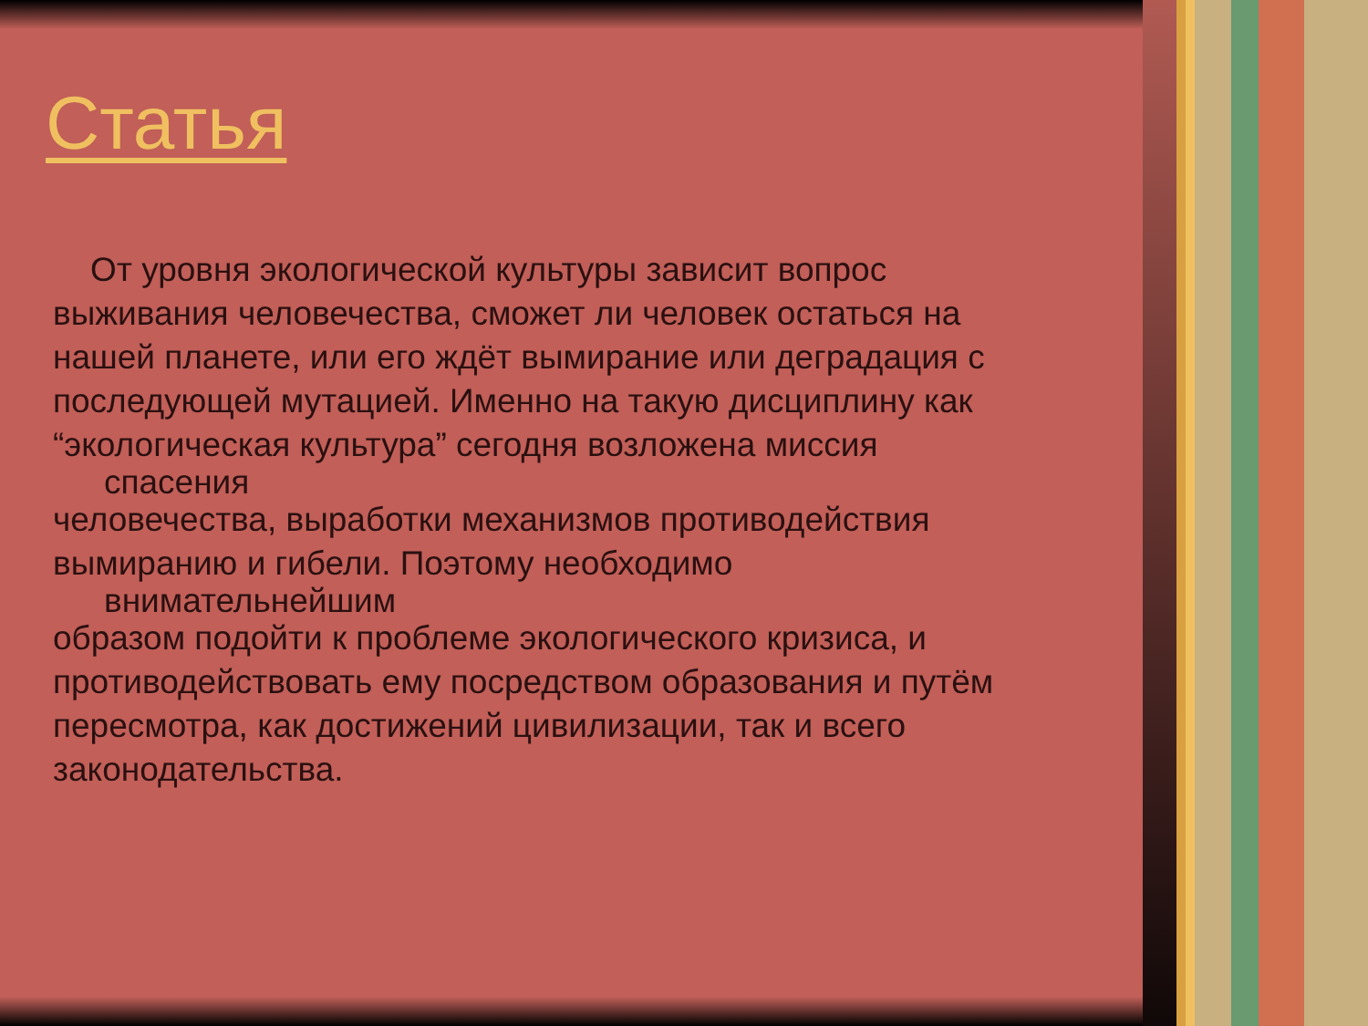Статья
От уровня экологической культуры зависит вопрос
выживания человечества, сможет ли человек остаться на
нашей планете, или его ждёт вымирание или деградация с
последующей мутацией. Именно на такую дисциплину как
“экологическая культура” сегодня возложена миссия
спасения
человечества, выработки механизмов противодействия
вымиранию и гибели. Поэтому необходимо
внимательнейшим
образом подойти к проблеме экологического кризиса, и
противодействовать ему посредством образования и путём
пересмотра, как достижений цивилизации, так и всего
законодательства.